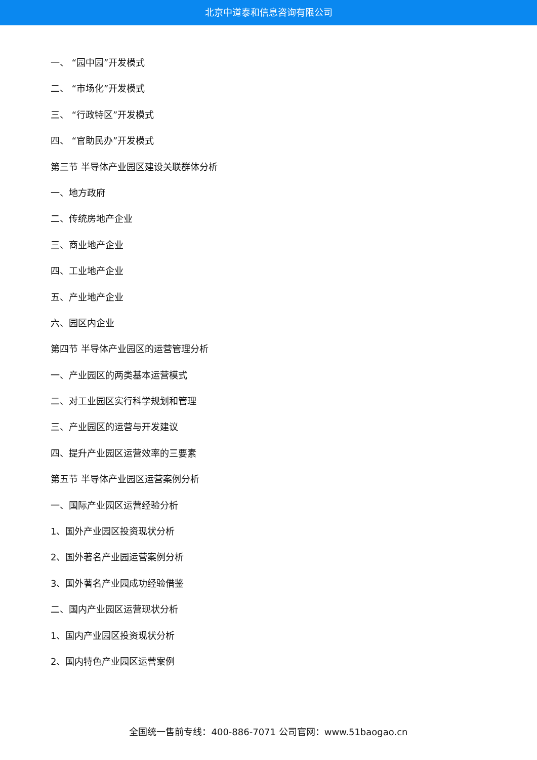北京中道泰和信息咨询有限公司
一、 “园中园”开发模式
二、 “市场化”开发模式
三、 “行政特区”开发模式
四、 “官助民办”开发模式
第三节 半导体产业园区建设关联群体分析
一、地方政府
二、传统房地产企业
三、商业地产企业
四、工业地产企业
五、产业地产企业
六、园区内企业
第四节 半导体产业园区的运营管理分析
一、产业园区的两类基本运营模式
二、对工业园区实行科学规划和管理
三、产业园区的运营与开发建议
四、提升产业园区运营效率的三要素
第五节 半导体产业园区运营案例分析
一、国际产业园区运营经验分析
1、国外产业园区投资现状分析
2、国外著名产业园运营案例分析
3、国外著名产业园成功经验借鉴
二、国内产业园区运营现状分析
1、国内产业园区投资现状分析
2、国内特色产业园区运营案例
全国统一售前专线：400-886-7071 公司官网：www.51baogao.cn